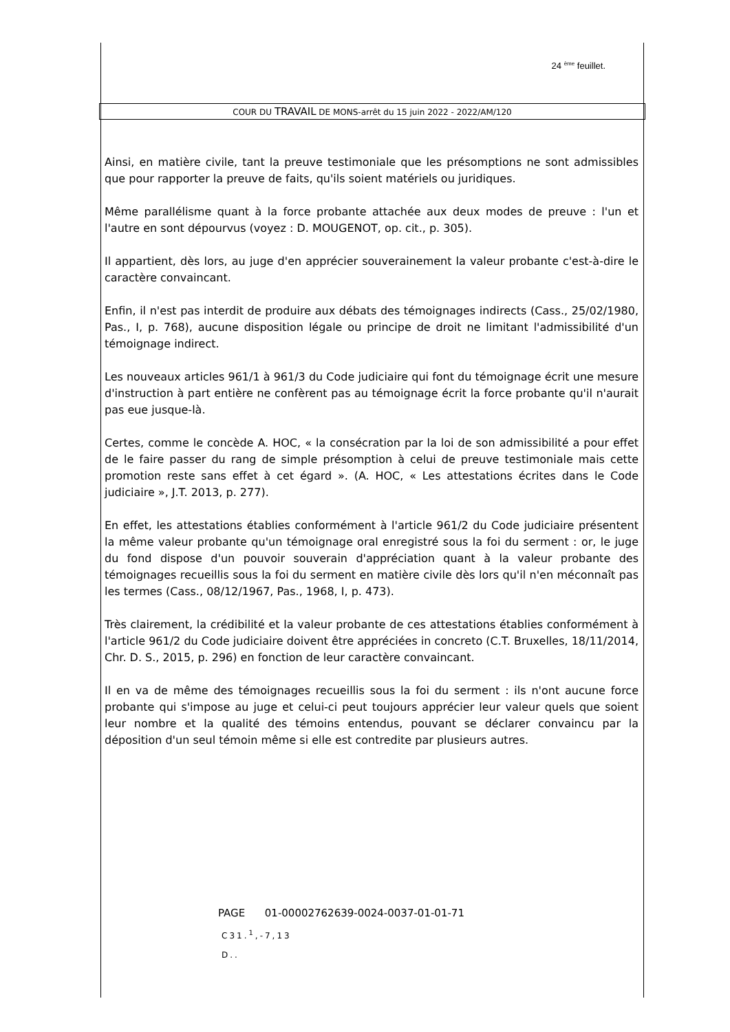24 <sup>ème</sup> feuillet.
COUR DU TRAVAIL DE MONS-arrêt du 15 juin 2022 - 2022/AM/120
Ainsi, en matière civile, tant la preuve testimoniale que les présomptions ne sont admissibles que pour rapporter la preuve de faits, qu'ils soient matériels ou juridiques.
Même parallélisme quant à la force probante attachée aux deux modes de preuve : l'un et l'autre en sont dépourvus (voyez : D. MOUGENOT, op. cit., p. 305).
Il appartient, dès lors, au juge d'en apprécier souverainement la valeur probante c'est-à-dire le caractère convaincant.
Enfin, il n'est pas interdit de produire aux débats des témoignages indirects (Cass., 25/02/1980, Pas., I, p. 768), aucune disposition légale ou principe de droit ne limitant l'admissibilité d'un témoignage indirect.
Les nouveaux articles 961/1 à 961/3 du Code judiciaire qui font du témoignage écrit une mesure d'instruction à part entière ne confèrent pas au témoignage écrit la force probante qu'il n'aurait pas eue jusque-là.
Certes, comme le concède A. HOC, « la consécration par la loi de son admissibilité a pour effet de le faire passer du rang de simple présomption à celui de preuve testimoniale mais cette promotion reste sans effet à cet égard ». (A. HOC, « Les attestations écrites dans le Code judiciaire », J.T. 2013, p. 277).
En effet, les attestations établies conformément à l'article 961/2 du Code judiciaire présentent la même valeur probante qu'un témoignage oral enregistré sous la foi du serment : or, le juge du fond dispose d'un pouvoir souverain d'appréciation quant à la valeur probante des témoignages recueillis sous la foi du serment en matière civile dès lors qu'il n'en méconnaît pas les termes (Cass., 08/12/1967, Pas., 1968, I, p. 473).
Très clairement, la crédibilité et la valeur probante de ces attestations établies conformément à l'article 961/2 du Code judiciaire doivent être appréciées in concreto (C.T. Bruxelles, 18/11/2014, Chr. D. S., 2015, p. 296) en fonction de leur caractère convaincant.
Il en va de même des témoignages recueillis sous la foi du serment : ils n'ont aucune force probante qui s'impose au juge et celui-ci peut toujours apprécier leur valeur quels que soient leur nombre et la qualité des témoins entendus, pouvant se déclarer convaincu par la déposition d'un seul témoin même si elle est contredite par plusieurs autres.
PAGE 01-00002762639-0024-0037-01-01-71
C31.<sup>1</sup>,-7,13
D..